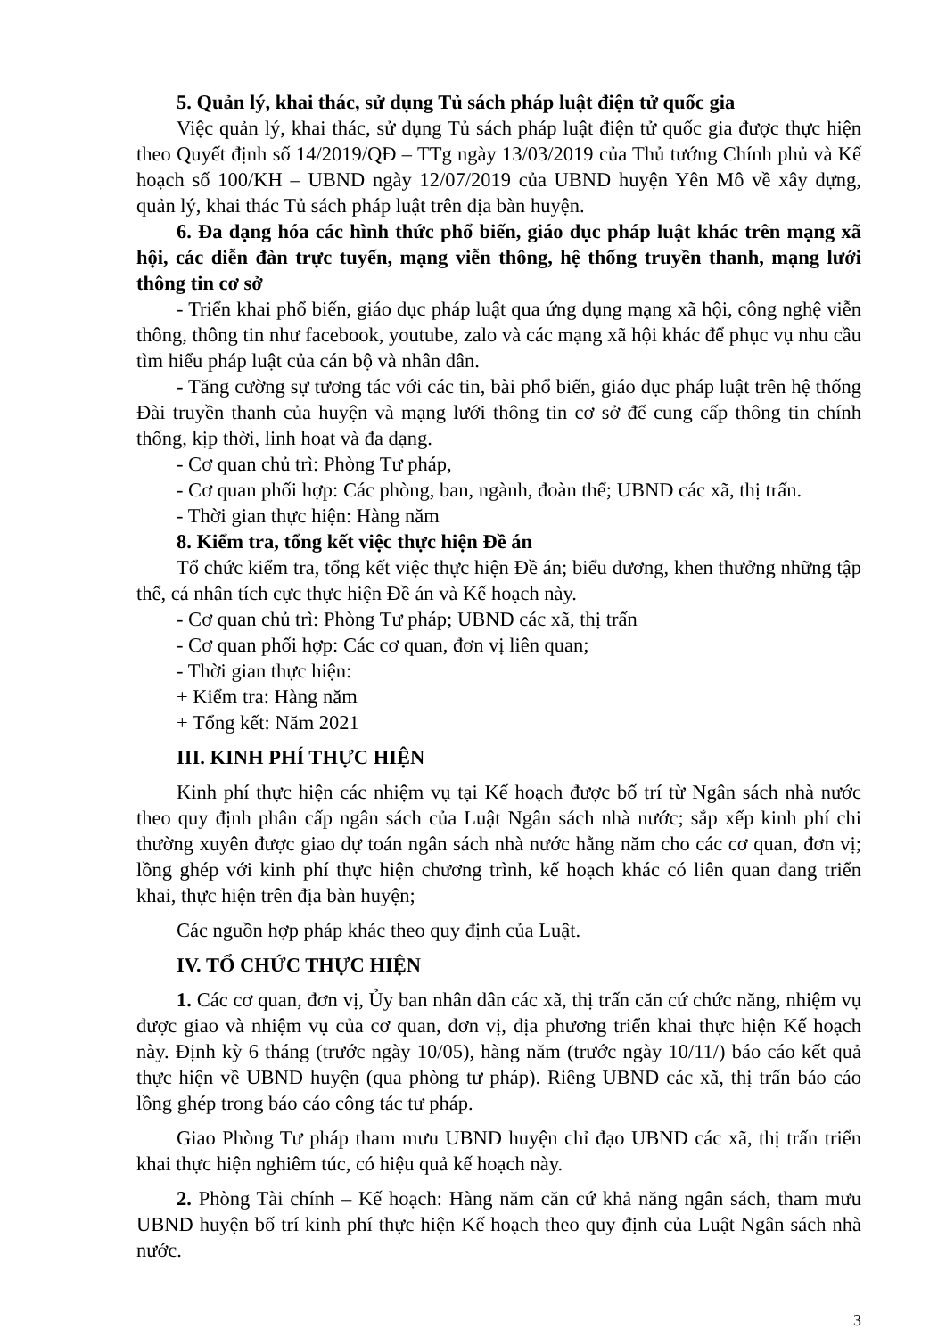5. Quản lý, khai thác, sử dụng Tủ sách pháp luật điện tử quốc gia
Việc quản lý, khai thác, sử dụng Tủ sách pháp luật điện tử quốc gia được thực hiện theo Quyết định số 14/2019/QĐ – TTg ngày 13/03/2019 của Thủ tướng Chính phủ và Kế hoạch số 100/KH – UBND ngày 12/07/2019 của UBND huyện Yên Mô về xây dựng, quản lý, khai thác Tủ sách pháp luật trên địa bàn huyện.
6. Đa dạng hóa các hình thức phổ biến, giáo dục pháp luật khác trên mạng xã hội, các diễn đàn trực tuyến, mạng viễn thông, hệ thống truyền thanh, mạng lưới thông tin cơ sở
- Triển khai phổ biến, giáo dục pháp luật qua ứng dụng mạng xã hội, công nghệ viễn thông, thông tin như facebook, youtube, zalo và các mạng xã hội khác để phục vụ nhu cầu tìm hiểu pháp luật của cán bộ và nhân dân.
- Tăng cường sự tương tác với các tin, bài phổ biến, giáo dục pháp luật trên hệ thống Đài truyền thanh của huyện và mạng lưới thông tin cơ sở để cung cấp thông tin chính thống, kịp thời, linh hoạt và đa dạng.
- Cơ quan chủ trì: Phòng Tư pháp,
- Cơ quan phối hợp: Các phòng, ban, ngành, đoàn thể; UBND các xã, thị trấn.
- Thời gian thực hiện: Hàng năm
8. Kiểm tra, tổng kết việc thực hiện Đề án
Tổ chức kiểm tra, tổng kết việc thực hiện Đề án; biểu dương, khen thưởng những tập thể, cá nhân tích cực thực hiện Đề án và Kế hoạch này.
- Cơ quan chủ trì: Phòng Tư pháp; UBND các xã, thị trấn
- Cơ quan phối hợp: Các cơ quan, đơn vị liên quan;
- Thời gian thực hiện:
+ Kiểm tra: Hàng năm
+ Tổng kết: Năm 2021
III. KINH PHÍ THỰC HIỆN
Kinh phí thực hiện các nhiệm vụ tại Kế hoạch được bố trí từ Ngân sách nhà nước theo quy định phân cấp ngân sách của Luật Ngân sách nhà nước; sắp xếp kinh phí chi thường xuyên được giao dự toán ngân sách nhà nước hằng năm cho các cơ quan, đơn vị; lồng ghép với kinh phí thực hiện chương trình, kế hoạch khác có liên quan đang triển khai, thực hiện trên địa bàn huyện;
Các nguồn hợp pháp khác theo quy định của Luật.
IV. TỔ CHỨC THỰC HIỆN
1. Các cơ quan, đơn vị, Ủy ban nhân dân các xã, thị trấn căn cứ chức năng, nhiệm vụ được giao và nhiệm vụ của cơ quan, đơn vị, địa phương triển khai thực hiện Kế hoạch này. Định kỳ 6 tháng (trước ngày 10/05), hàng năm (trước ngày 10/11/) báo cáo kết quả thực hiện về UBND huyện (qua phòng tư pháp). Riêng UBND các xã, thị trấn báo cáo lồng ghép trong báo cáo công tác tư pháp.
Giao Phòng Tư pháp tham mưu UBND huyện chỉ đạo UBND các xã, thị trấn triển khai thực hiện nghiêm túc, có hiệu quả kế hoạch này.
2. Phòng Tài chính – Kế hoạch: Hàng năm căn cứ khả năng ngân sách, tham mưu UBND huyện bố trí kinh phí thực hiện Kế hoạch theo quy định của Luật Ngân sách nhà nước.
3